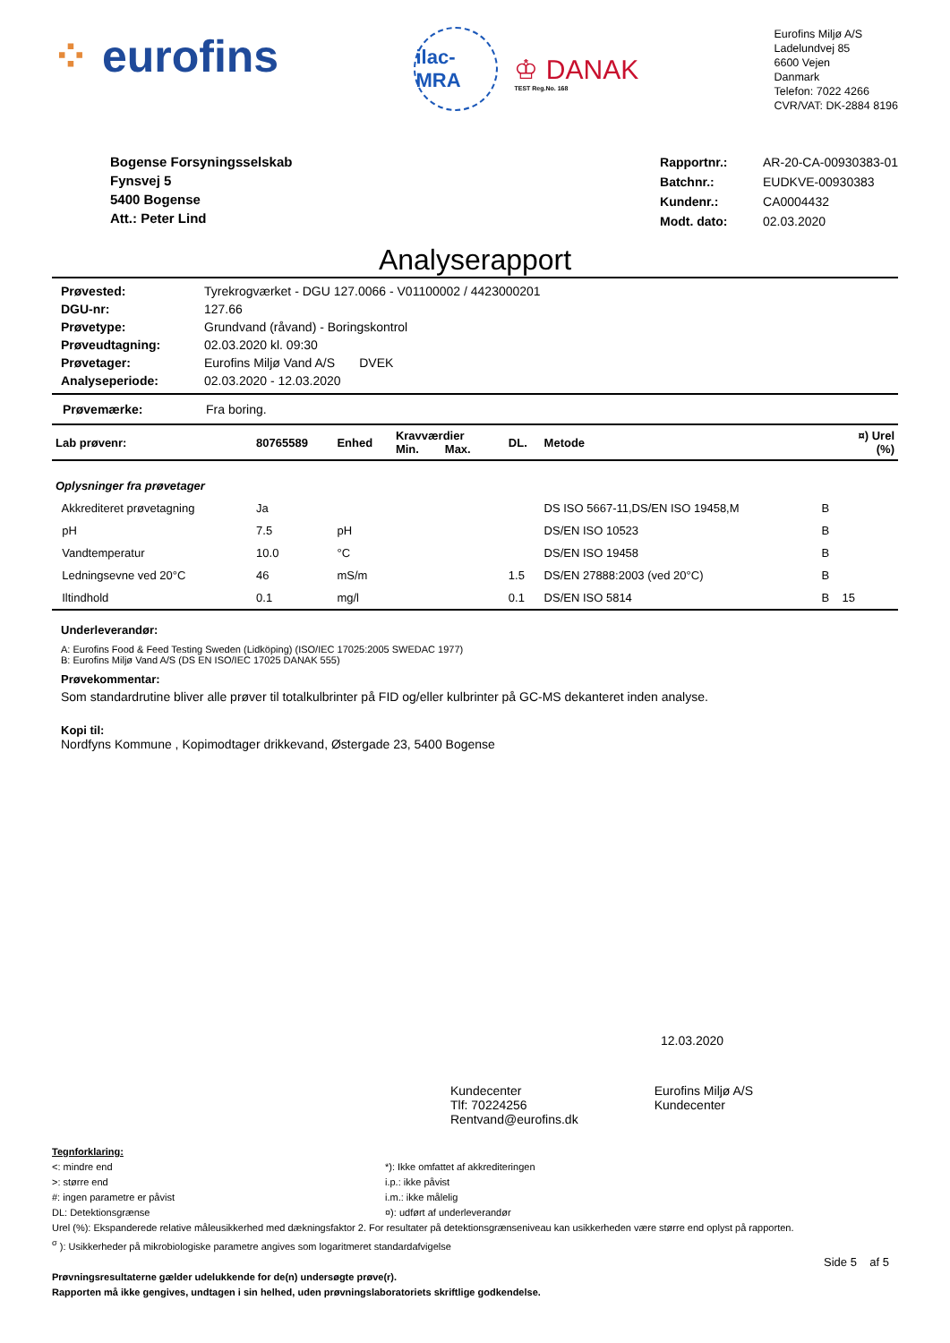⁘ eurofins
ilac-MRA
♔ DANAK
TEST Reg.No. 168
Eurofins Miljø A/S
Ladelundvej 85
6600 Vejen
Danmark
Telefon: 7022 4266
CVR/VAT: DK-2884 8196
Bogense Forsyningsselskab
Fynsvej 5
5400 Bogense
Att.: Peter Lind
| Rapportnr.: | AR-20-CA-00930383-01 |
| Batchnr.: | EUDKVE-00930383 |
| Kundenr.: | CA0004432 |
| Modt. dato: | 02.03.2020 |
Analyserapport
| Prøvested: | Tyrekrogværket - DGU 127.0066 - V01100002 / 4423000201 |
| DGU-nr: | 127.66 |
| Prøvetype: | Grundvand (råvand) - Boringskontrol |
| Prøveudtagning: | 02.03.2020 kl. 09:30 |
| Prøvetager: | Eurofins Miljø Vand A/S DVEK |
| Analyseperiode: | 02.03.2020 - 12.03.2020 |
Prøvemærke: Fra boring.
| Lab prøvenr: | 80765589 | Enhed | Kravværdier Min. Max. | DL. | Metode | | ¤) Urel (%) |
| --- | --- | --- | --- | --- | --- | --- | --- |
| Oplysninger fra prøvetager | | | | | | | |
| Akkrediteret prøvetagning | Ja | | | | DS ISO 5667-11,DS/EN ISO 19458,M | B | |
| pH | 7.5 | pH | | | DS/EN ISO 10523 | B | |
| Vandtemperatur | 10.0 | °C | | | DS/EN ISO 19458 | B | |
| Ledningsevne ved 20°C | 46 | mS/m | | 1.5 | DS/EN 27888:2003 (ved 20°C) | B | |
| Iltindhold | 0.1 | mg/l | | 0.1 | DS/EN ISO 5814 | B | 15 |
Underleverandør:
A: Eurofins Food & Feed Testing Sweden (Lidköping) (ISO/IEC 17025:2005 SWEDAC 1977)
B: Eurofins Miljø Vand A/S (DS EN ISO/IEC 17025 DANAK 555)
Prøvekommentar:
Som standardrutine bliver alle prøver til totalkulbrinter på FID og/eller kulbrinter på GC-MS dekanteret inden analyse.
Kopi til:
Nordfyns Kommune , Kopimodtager drikkevand, Østergade 23, 5400 Bogense
12.03.2020
Kundecenter
Tlf: 70224256
Rentvand@eurofins.dk
Eurofins Miljø A/S
Kundecenter
Tegnforklaring:
<: mindre end
>: større end
#: ingen parametre er påvist
DL: Detektionsgrænse
*): Ikke omfattet af akkrediteringen
i.p.: ikke påvist
i.m.: ikke målelig
¤): udført af underleverandør
Urel (%): Ekspanderede relative måleusikkerhed med dækningsfaktor 2. For resultater på detektionsgrænseniveau kan usikkerheden være større end oplyst på rapporten.
<sup>σ</sup> ): Usikkerheder på mikrobiologiske parametre angives som logaritmeret standardafvigelse
Side 5 af 5
Prøvningsresultaterne gælder udelukkende for de(n) undersøgte prøve(r).
Rapporten må ikke gengives, undtagen i sin helhed, uden prøvningslaboratoriets skriftlige godkendelse.